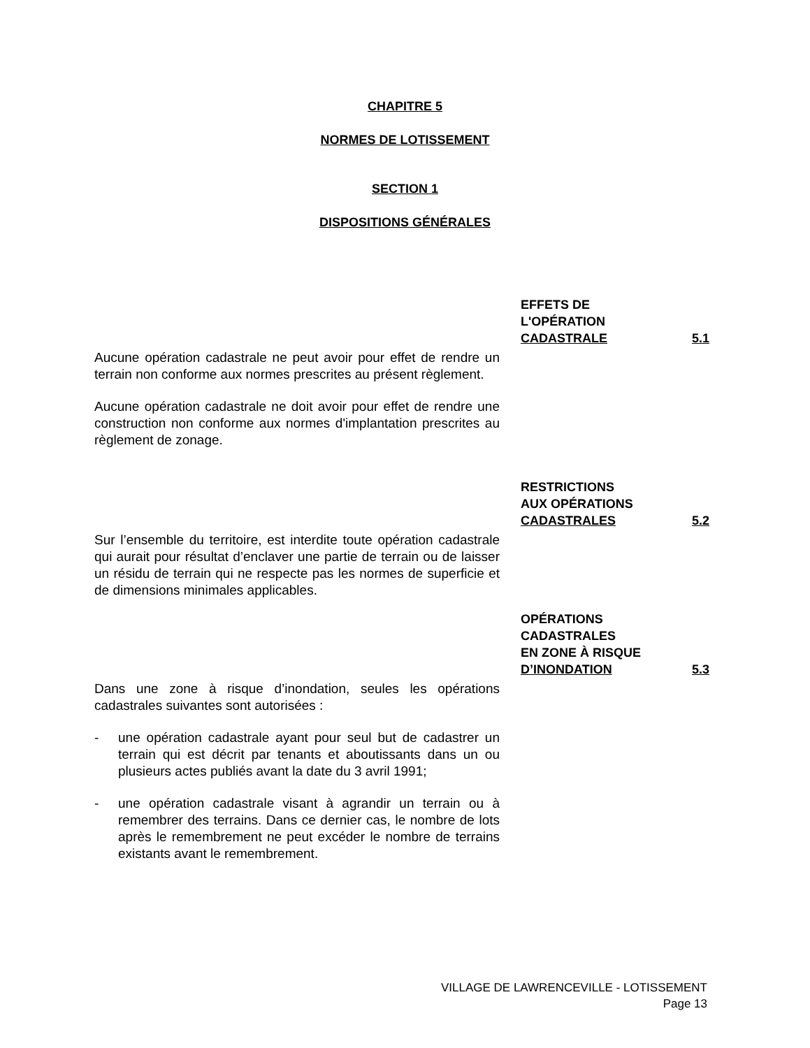CHAPITRE 5
NORMES DE LOTISSEMENT
SECTION 1
DISPOSITIONS GÉNÉRALES
EFFETS DE
L'OPÉRATION
CADASTRALE 5.1
Aucune opération cadastrale ne peut avoir pour effet de rendre un terrain non conforme aux normes prescrites au présent règlement.
Aucune opération cadastrale ne doit avoir pour effet de rendre une construction non conforme aux normes d'implantation prescrites au règlement de zonage.
RESTRICTIONS
AUX OPÉRATIONS
CADASTRALES 5.2
Sur l’ensemble du territoire, est interdite toute opération cadastrale qui aurait pour résultat d’enclaver une partie de terrain ou de laisser un résidu de terrain qui ne respecte pas les normes de superficie et de dimensions minimales applicables.
OPÉRATIONS
CADASTRALES
EN ZONE À RISQUE
D’INONDATION 5.3
Dans une zone à risque d’inondation, seules les opérations cadastrales suivantes sont autorisées :
- une opération cadastrale ayant pour seul but de cadastrer un terrain qui est décrit par tenants et aboutissants dans un ou plusieurs actes publiés avant la date du 3 avril 1991;
- une opération cadastrale visant à agrandir un terrain ou à remembrer des terrains. Dans ce dernier cas, le nombre de lots après le remembrement ne peut excéder le nombre de terrains existants avant le remembrement.
VILLAGE DE LAWRENCEVILLE - LOTISSEMENT
Page 13